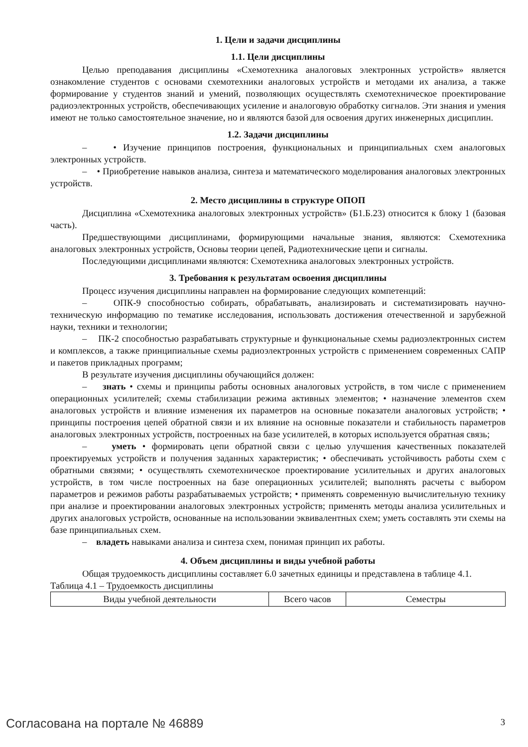1. Цели и задачи дисциплины
1.1. Цели дисциплины
Целью преподавания дисциплины «Схемотехника аналоговых электронных устройств» является ознакомление студентов с основами схемотехники аналоговых устройств и методами их анализа, а также формирование у студентов знаний и умений, позволяющих осуществлять схемотехническое проектирование радиоэлектронных устройств, обеспечивающих усиление и аналоговую обработку сигналов. Эти знания и умения имеют не только самостоятельное значение, но и являются базой для освоения других инженерных дисциплин.
1.2. Задачи дисциплины
– • Изучение принципов построения, функциональных и принципиальных схем аналоговых электронных устройств.
– • Приобретение навыков анализа, синтеза и математического моделирования аналоговых электронных устройств.
2. Место дисциплины в структуре ОПОП
Дисциплина «Схемотехника аналоговых электронных устройств» (Б1.Б.23) относится к блоку 1 (базовая часть).
Предшествующими дисциплинами, формирующими начальные знания, являются: Схемотехника аналоговых электронных устройств, Основы теории цепей, Радиотехнические цепи и сигналы.
Последующими дисциплинами являются: Схемотехника аналоговых электронных устройств.
3. Требования к результатам освоения дисциплины
Процесс изучения дисциплины направлен на формирование следующих компетенций:
– ОПК-9 способностью собирать, обрабатывать, анализировать и систематизировать научно-техническую информацию по тематике исследования, использовать достижения отечественной и зарубежной науки, техники и технологии;
– ПК-2 способностью разрабатывать структурные и функциональные схемы радиоэлектронных систем и комплексов, а также принципиальные схемы радиоэлектронных устройств с применением современных САПР и пакетов прикладных программ;
В результате изучения дисциплины обучающийся должен:
– знать • схемы и принципы работы основных аналоговых устройств, в том числе с применением операционных усилителей; схемы стабилизации режима активных элементов; • назначение элементов схем аналоговых устройств и влияние изменения их параметров на основные показатели аналоговых устройств; • принципы построения цепей обратной связи и их влияние на основные показатели и стабильность параметров аналоговых электронных устройств, построенных на базе усилителей, в которых используется обратная связь;
– уметь • формировать цепи обратной связи с целью улучшения качественных показателей проектируемых устройств и получения заданных характеристик; • обеспечивать устойчивость работы схем с обратными связями; • осуществлять схемотехническое проектирование усилительных и других аналоговых устройств, в том числе построенных на базе операционных усилителей; выполнять расчеты с выбором параметров и режимов работы разрабатываемых устройств; • применять современную вычислительную технику при анализе и проектировании аналоговых электронных устройств; применять методы анализа усилительных и других аналоговых устройств, основанные на использовании эквивалентных схем; уметь составлять эти схемы на базе принципиальных схем.
– владеть навыками анализа и синтеза схем, понимая принцип их работы.
4. Объем дисциплины и виды учебной работы
Общая трудоемкость дисциплины составляет 6.0 зачетных единицы и представлена в таблице 4.1.
Таблица 4.1 – Трудоемкость дисциплины
| Виды учебной деятельности | Всего часов | Семестры |
Согласована на портале № 46889 3